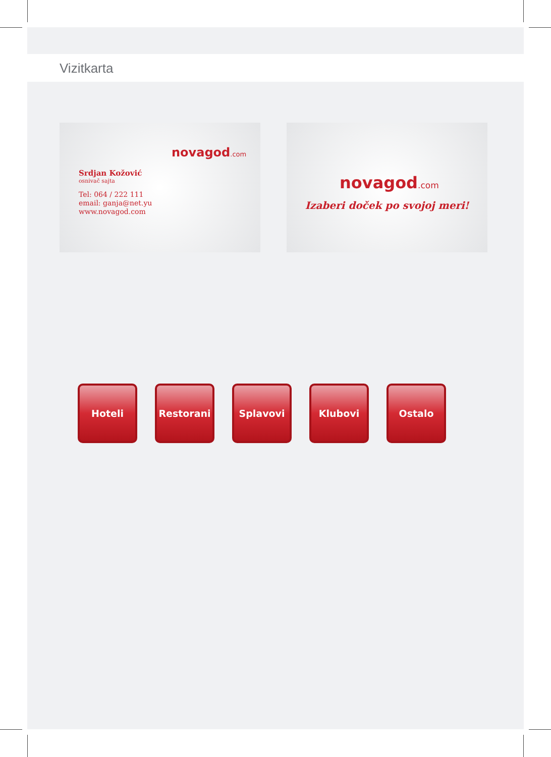Vizitkarta
novagod.com
Srdjan Kožović
osnivač sajta
Tel: 064 / 222 111
email: ganja@net.yu
www.novagod.com
novagod.com
Izaberi doček po svojoj meri!
Hoteli Restorani Splavovi Klubovi Ostalo